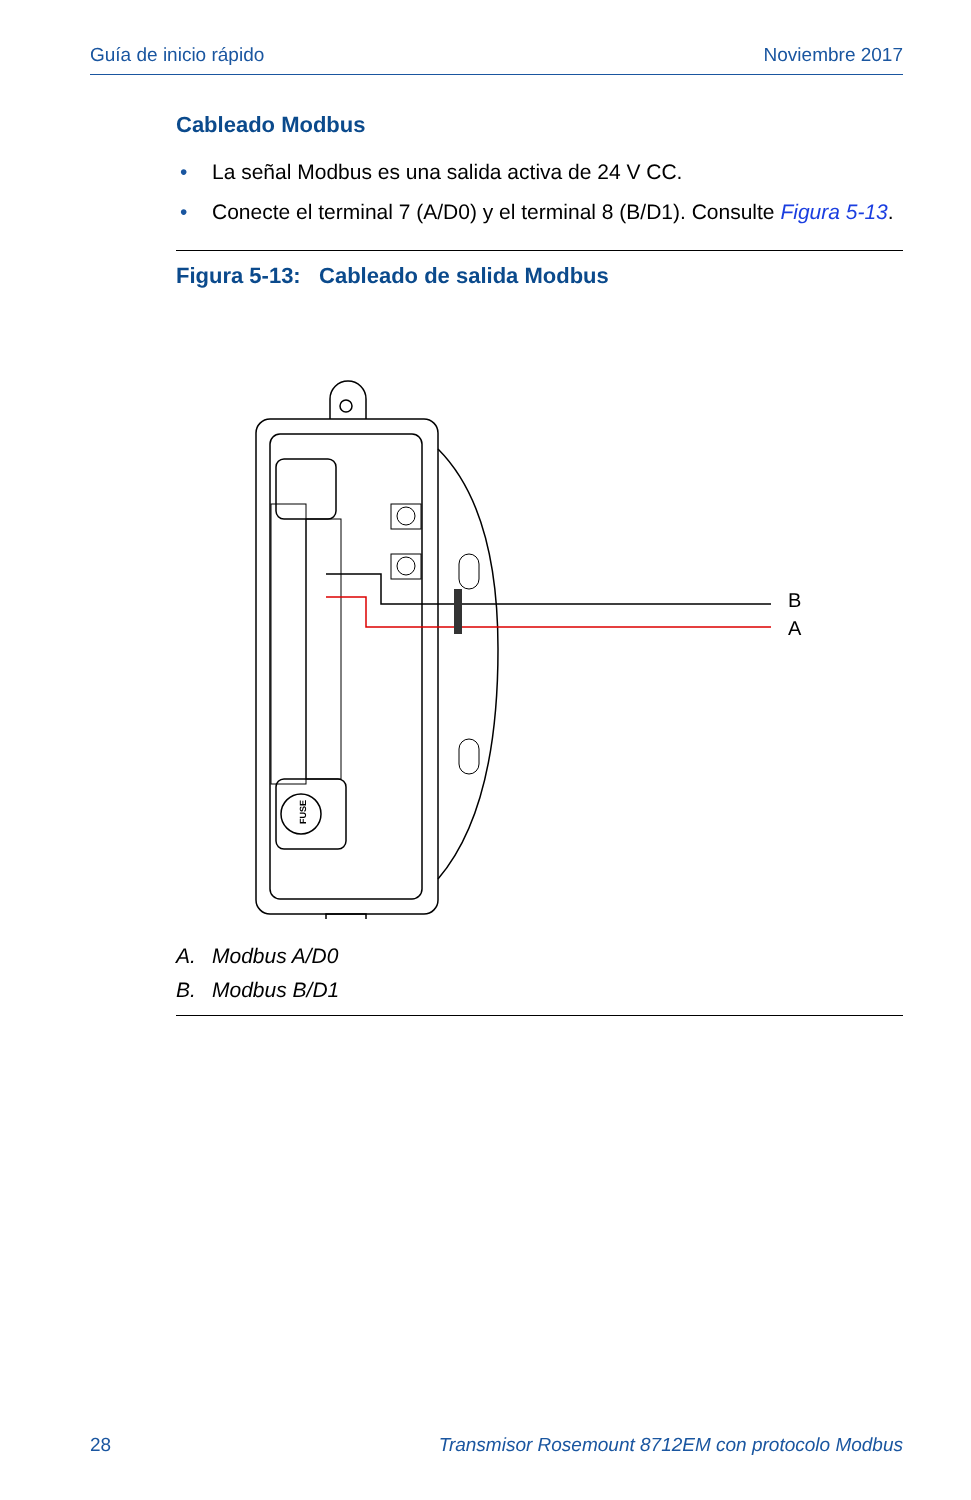Guía de inicio rápido Noviembre 2017
Cableado Modbus
• La señal Modbus es una salida activa de 24 V CC.
• Conecte el terminal 7 (A/D0) y el terminal 8 (B/D1). Consulte Figura 5-13.
Figura 5-13: Cableado de salida Modbus
FUSE
B
A
A. Modbus A/D0
B. Modbus B/D1
28 Transmisor Rosemount 8712EM con protocolo Modbus